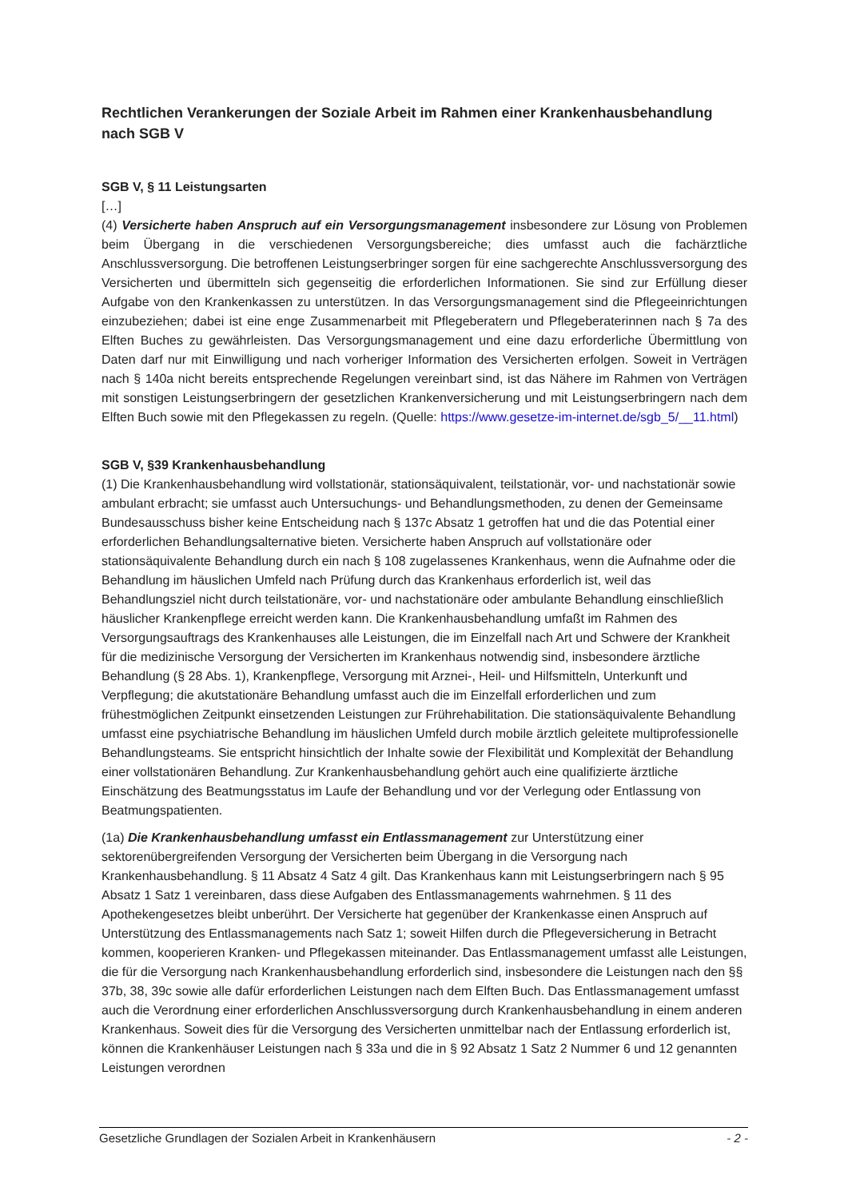Rechtlichen Verankerungen der Soziale Arbeit im Rahmen einer Krankenhausbehandlung nach SGB V
SGB V, § 11 Leistungsarten
[…]
(4) Versicherte haben Anspruch auf ein Versorgungsmanagement insbesondere zur Lösung von Problemen beim Übergang in die verschiedenen Versorgungsbereiche; dies umfasst auch die fachärztliche Anschlussversorgung. Die betroffenen Leistungserbringer sorgen für eine sachgerechte Anschlussversorgung des Versicherten und übermitteln sich gegenseitig die erforderlichen Informationen. Sie sind zur Erfüllung dieser Aufgabe von den Krankenkassen zu unterstützen. In das Versorgungsmanagement sind die Pflegeeinrichtungen einzubeziehen; dabei ist eine enge Zusammenarbeit mit Pflegeberatern und Pflegeberaterinnen nach § 7a des Elften Buches zu gewährleisten. Das Versorgungsmanagement und eine dazu erforderliche Übermittlung von Daten darf nur mit Einwilligung und nach vorheriger Information des Versicherten erfolgen. Soweit in Verträgen nach § 140a nicht bereits entsprechende Regelungen vereinbart sind, ist das Nähere im Rahmen von Verträgen mit sonstigen Leistungserbringern der gesetzlichen Krankenversicherung und mit Leistungserbringern nach dem Elften Buch sowie mit den Pflegekassen zu regeln. (Quelle: https://www.gesetze-im-internet.de/sgb_5/__11.html)
SGB V, §39 Krankenhausbehandlung
(1) Die Krankenhausbehandlung wird vollstationär, stationsäquivalent, teilstationär, vor- und nachstationär sowie ambulant erbracht; sie umfasst auch Untersuchungs- und Behandlungsmethoden, zu denen der Gemeinsame Bundesausschuss bisher keine Entscheidung nach § 137c Absatz 1 getroffen hat und die das Potential einer erforderlichen Behandlungsalternative bieten. Versicherte haben Anspruch auf vollstationäre oder stationsäquivalente Behandlung durch ein nach § 108 zugelassenes Krankenhaus, wenn die Aufnahme oder die Behandlung im häuslichen Umfeld nach Prüfung durch das Krankenhaus erforderlich ist, weil das Behandlungsziel nicht durch teilstationäre, vor- und nachstationäre oder ambulante Behandlung einschließlich häuslicher Krankenpflege erreicht werden kann. Die Krankenhausbehandlung umfaßt im Rahmen des Versorgungsauftrags des Krankenhauses alle Leistungen, die im Einzelfall nach Art und Schwere der Krankheit für die medizinische Versorgung der Versicherten im Krankenhaus notwendig sind, insbesondere ärztliche Behandlung (§ 28 Abs. 1), Krankenpflege, Versorgung mit Arznei-, Heil- und Hilfsmitteln, Unterkunft und Verpflegung; die akutstationäre Behandlung umfasst auch die im Einzelfall erforderlichen und zum frühestmöglichen Zeitpunkt einsetzenden Leistungen zur Frührehabilitation. Die stationsäquivalente Behandlung umfasst eine psychiatrische Behandlung im häuslichen Umfeld durch mobile ärztlich geleitete multiprofessionelle Behandlungsteams. Sie entspricht hinsichtlich der Inhalte sowie der Flexibilität und Komplexität der Behandlung einer vollstationären Behandlung. Zur Krankenhausbehandlung gehört auch eine qualifizierte ärztliche Einschätzung des Beatmungsstatus im Laufe der Behandlung und vor der Verlegung oder Entlassung von Beatmungspatienten.
(1a) Die Krankenhausbehandlung umfasst ein Entlassmanagement zur Unterstützung einer sektorenübergreifenden Versorgung der Versicherten beim Übergang in die Versorgung nach Krankenhausbehandlung. § 11 Absatz 4 Satz 4 gilt. Das Krankenhaus kann mit Leistungserbringern nach § 95 Absatz 1 Satz 1 vereinbaren, dass diese Aufgaben des Entlassmanagements wahrnehmen. § 11 des Apothekengesetzes bleibt unberührt. Der Versicherte hat gegenüber der Krankenkasse einen Anspruch auf Unterstützung des Entlassmanagements nach Satz 1; soweit Hilfen durch die Pflegeversicherung in Betracht kommen, kooperieren Kranken- und Pflegekassen miteinander. Das Entlassmanagement umfasst alle Leistungen, die für die Versorgung nach Krankenhausbehandlung erforderlich sind, insbesondere die Leistungen nach den §§ 37b, 38, 39c sowie alle dafür erforderlichen Leistungen nach dem Elften Buch. Das Entlassmanagement umfasst auch die Verordnung einer erforderlichen Anschlussversorgung durch Krankenhausbehandlung in einem anderen Krankenhaus. Soweit dies für die Versorgung des Versicherten unmittelbar nach der Entlassung erforderlich ist, können die Krankenhäuser Leistungen nach § 33a und die in § 92 Absatz 1 Satz 2 Nummer 6 und 12 genannten Leistungen verordnen
Gesetzliche Grundlagen der Sozialen Arbeit in Krankenhäusern - 2 -